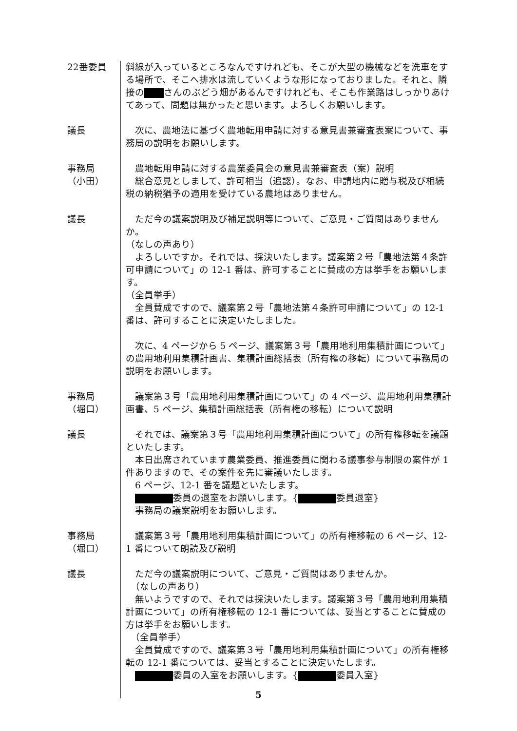22番委員 斜線が入っているところなんですけれども、そこが大型の機械などを洗車をする場所で、そこへ排水は流していくような形になっておりました。それと、隣接の さんのぶどう畑があるんですけれども、そこも作業路はしっかりあけてあって、問題は無かったと思います。よろしくお願いします。
議長 　次に、農地法に基づく農地転用申請に対する意見書兼審査表案について、事務局の説明をお願いします。
事務局
（小田）
　農地転用申請に対する農業委員会の意見書兼審査表（案）説明
　総合意見としまして、許可相当（追認）。なお、申請地内に贈与税及び相続税の納税猶予の適用を受けている農地はありません。
議長 　ただ今の議案説明及び補足説明等について、ご意見・ご質問はありませんか。
（なしの声あり）
　よろしいですか。それでは、採決いたします。議案第２号「農地法第４条許可申請について」の 12-1 番は、許可することに賛成の方は挙手をお願いします。
（全員挙手）
　全員賛成ですので、議案第２号「農地法第４条許可申請について」の 12-1 番は、許可することに決定いたしました。
　次に、4 ページから 5 ページ、議案第３号「農用地利用集積計画について」の農用地利用集積計画書、集積計画総括表（所有権の移転）について事務局の説明をお願いします。
事務局
（堀口）
　議案第３号「農用地利用集積計画について」の 4 ページ、農用地利用集積計画書、5 ページ、集積計画総括表（所有権の移転）について説明
議長 　それでは、議案第３号「農用地利用集積計画について」の所有権移転を議題といたします。
　本日出席されています農業委員、推進委員に関わる議事参与制限の案件が 1 件ありますので、その案件を先に審議いたします。
　6 ページ、12-1 番を議題といたします。
　 委員の退室をお願いします。{ 委員退室}
　事務局の議案説明をお願いします。
事務局
（堀口）
　議案第３号「農用地利用集積計画について」の所有権移転の 6 ページ、12-1 番について朗読及び説明
議長 　ただ今の議案説明について、ご意見・ご質問はありませんか。
　（なしの声あり）
　無いようですので、それでは採決いたします。議案第３号「農用地利用集積計画について」の所有権移転の 12-1 番については、妥当とすることに賛成の方は挙手をお願いします。
　（全員挙手）
　全員賛成ですので、議案第３号「農用地利用集積計画について」の所有権移転の 12-1 番については、妥当とすることに決定いたします。
　 委員の入室をお願いします。{ 委員入室}
5